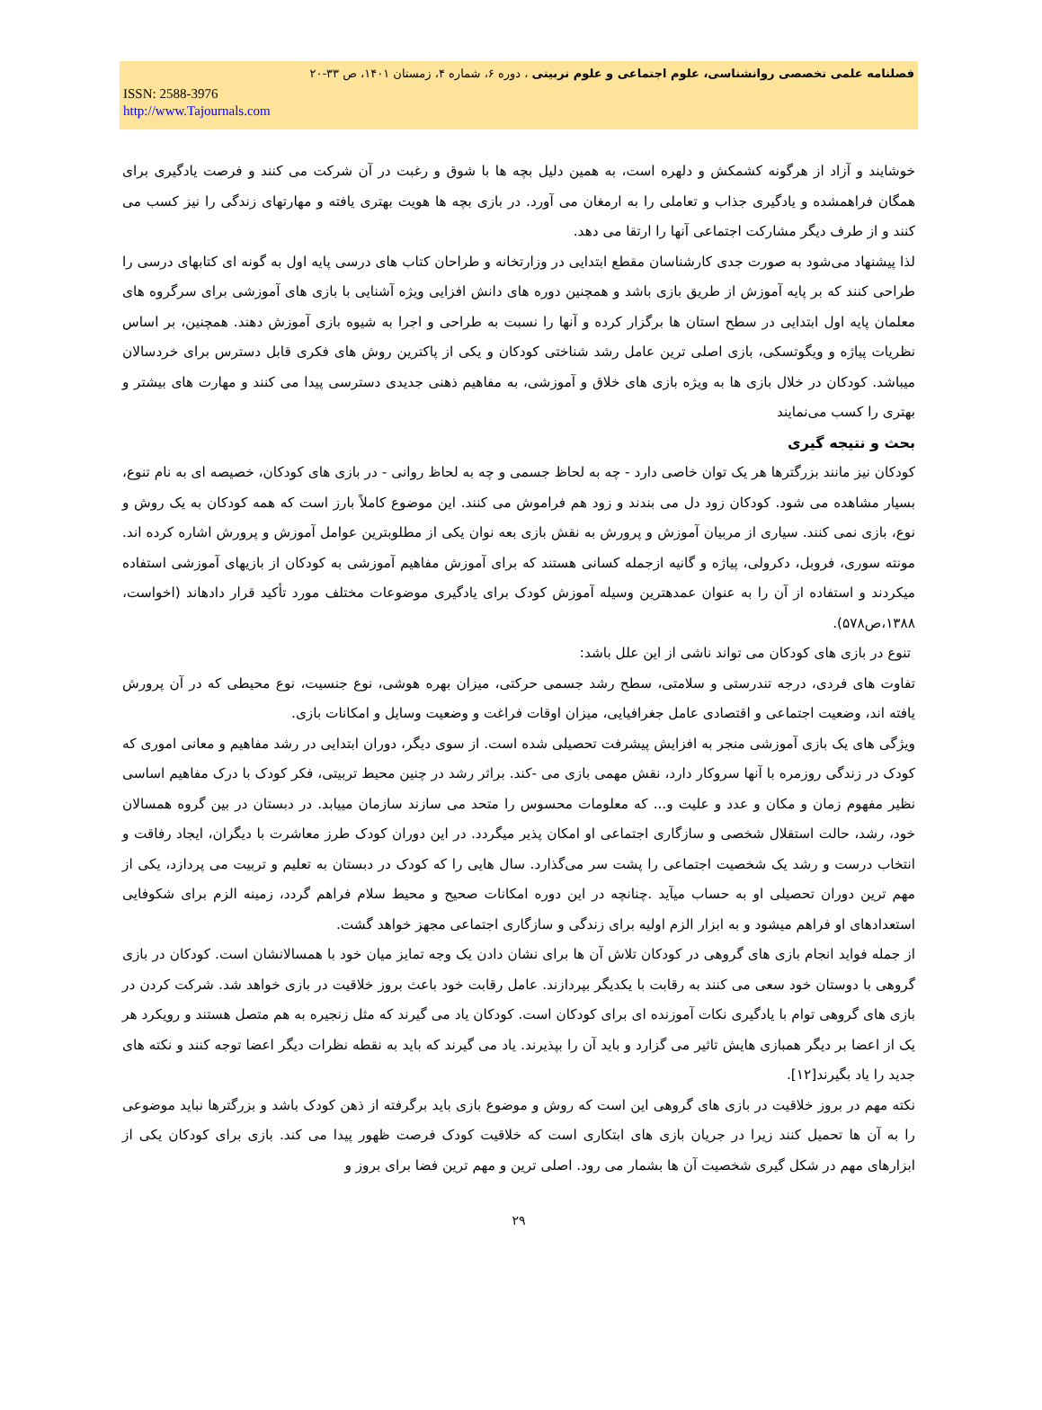فصلنامه علمی تخصصی روانشناسی، علوم اجتماعی و علوم تربیتی ، دوره ۶، شماره ۴، زمستان ۱۴۰۱، ص ۳۳-۲۰
ISSN: 2588-3976
http://www.Tajournals.com
خوشایند و آزاد از هرگونه کشمکش و دلهره است، به همین دلیل بچه ها با شوق و رغبت در آن شرکت می کنند و فرصت یادگیری برای همگان فراهمشده و یادگیری جذاب و تعاملی را به ارمغان می آورد. در بازی بچه ها هویت بهتری یافته و مهارتهای زندگی را نیز کسب می کنند و از طرف دیگر مشارکت اجتماعی آنها را ارتقا می دهد.
لذا پیشنهاد می‌شود به صورت جدی کارشناسان مقطع ابتدایی در وزارتخانه و طراحان کتاب های درسی پایه اول به گونه ای کتابهای درسی را طراحی کنند که بر پایه آموزش از طریق بازی باشد و همچنین دوره های دانش افزایی ویژه آشنایی با بازی های آموزشی برای سرگروه های معلمان پایه اول ابتدایی در سطح استان ها برگزار کرده و آنها را نسبت به طراحی و اجرا به شیوه بازی آموزش دهند. همچنین، بر اساس نظریات پیاژه و ویگوتسکی، بازی اصلی ترین عامل رشد شناختی کودکان و یکی از پاکترین روش های فکری قابل دسترس برای خردسالان میباشد. کودکان در خلال بازی ها به ویژه بازی های خلاق و آموزشی، به مفاهیم ذهنی جدیدی دسترسی پیدا می کنند و مهارت های بیشتر و بهتری را کسب می‌نمایند
بحث و نتیجه گیری
کودکان نیز مانند بزرگترها هر یک توان خاصی دارد - چه به لحاظ جسمی و چه به لحاظ روانی - در بازی های کودکان، خصیصه ای به نام تنوع، بسیار مشاهده می شود. کودکان زود دل می بندند و زود هم فراموش می کنند. این موضوع کاملاً بارز است که همه کودکان به یک روش و نوع، بازی نمی کنند. سیاری از مربیان آموزش و پرورش به نقش بازی بعه نوان یکی از مطلوبترین عوامل آموزش و پرورش اشاره کرده اند. مونته سوری، فروبل، دکرولی، پیاژه و گانیه ازجمله کسانی هستند که برای آموزش مفاهیم آموزشی به کودکان از بازیهای آموزشی استفاده میکردند و استفاده از آن را به عنوان عمدهترین وسیله آموزش کودک برای یادگیری موضوعات مختلف مورد تأکید قرار دادهاند (اخواست، ۱۳۸۸،ص۵۷۸).
تنوع در بازی های کودکان می تواند ناشی از این علل باشد:
تفاوت های فردی، درجه تندرستی و سلامتی، سطح رشد جسمی حرکتی، میزان بهره هوشی، نوع جنسیت، نوع محیطی که در آن پرورش یافته اند، وضعیت اجتماعی و اقتصادی عامل جغرافیایی، میزان اوقات فراغت و وضعیت وسایل و امکانات بازی.
ویژگی های یک بازی آموزشی منجر به افزایش پیشرفت تحصیلی شده است. از سوی دیگر، دوران ابتدایی در رشد مفاهیم و معانی اموری که کودک در زندگی روزمره با آنها سروکار دارد، نقش مهمی بازی می -کند. براثر رشد در چنین محیط تربیتی، فکر کودک با درک مفاهیم اساسی نظیر مفهوم زمان و مکان و عدد و علیت و... که معلومات محسوس را متحد می سازند سازمان مییابد. در دبستان در بین گروه همسالان خود، رشد، حالت استقلال شخصی و سازگاری اجتماعی او امکان پذیر میگردد. در این دوران کودک طرز معاشرت با دیگران، ایجاد رفاقت و انتخاب درست و رشد یک شخصیت اجتماعی را پشت سر می‌گذارد. سال هایی را که کودک در دبستان به تعلیم و تربیت می پردازد، یکی از مهم ترین دوران تحصیلی او به حساب میآید .چنانچه در این دوره امکانات صحیح و محیط سلام فراهم گردد، زمینه الزم برای شکوفایی استعدادهای او فراهم میشود و به ابزار الزم اولیه برای زندگی و سازگاری اجتماعی مجهز خواهد گشت.
از جمله فواید انجام بازی های گروهی در کودکان تلاش آن ها برای نشان دادن یک وجه تمایز میان خود با همسالانشان است. کودکان در بازی گروهی با دوستان خود سعی می کنند به رقابت با یکدیگر بپردازند. عامل رقابت خود باعث بروز خلاقیت در بازی خواهد شد. شرکت کردن در بازی های گروهی توام با یادگیری نکات آموزنده ای برای کودکان است. کودکان یاد می گیرند که مثل زنجیره به هم متصل هستند و رویکرد هر یک از اعضا بر دیگر همبازی هایش تاثیر می گزارد و باید آن را بپذیرند. یاد می گیرند که باید به نقطه نظرات دیگر اعضا توجه کنند و نکته های جدید را یاد بگیرند[۱۲].
نکته مهم در بروز خلاقیت در بازی های گروهی این است که روش و موضوع بازی باید برگرفته از ذهن کودک باشد و بزرگترها نباید موضوعی را به آن ها تحمیل کنند زیرا در جریان بازی های ابتکاری است که خلاقیت کودک فرصت ظهور پیدا می کند. بازی برای کودکان یکی از ابزارهای مهم در شکل گیری شخصیت آن ها بشمار می رود. اصلی ترین و مهم ترین فضا برای بروز و
۲۹